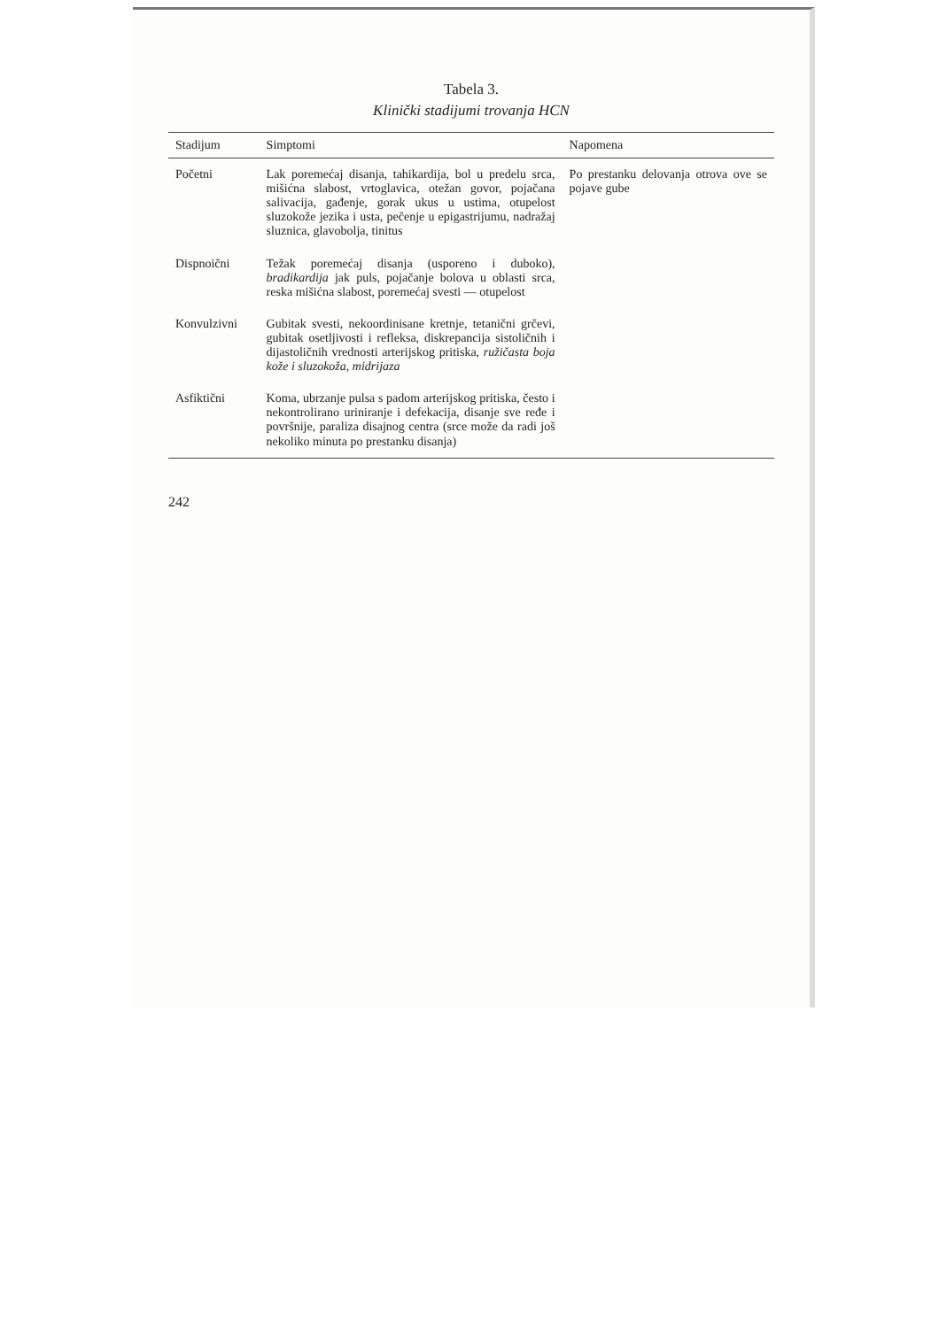Tabela 3.
Klinički stadijumi trovanja HCN
| Stadijum | Simptomi | Napomena |
| --- | --- | --- |
| Početni | Lak poremećaj disanja, tahikardija, bol u predelu srca, mišićna slabost, vrtoglavica, otežan govor, pojačana salivacija, gađenje, gorak ukus u ustima, otupelost sluzokože jezika i usta, pečenje u epigastrijumu, nadražaj sluznica, glavobolja, tinitus | Po prestanku delovanja otrova ove se pojave gube |
| Dispnoični | Težak poremećaj disanja (usporeno i duboko), bradikardija jak puls, pojačanje bolova u oblasti srca, reska mišićna slabost, poremećaj svesti — otupelost | |
| Konvulzivni | Gubitak svesti, nekoordinisane kretnje, tetanični grčevi, gubitak osetljivosti i refleksa, diskrepancija sistoličnih i dijastoličnih vrednosti arterijskog pritiska, ružičasta boja kože i sluzokoža, midrijaza | |
| Asfiktični | Koma, ubrzanje pulsa s padom arterijskog pritiska, često i nekontrolirano uriniranje i defekacija, disanje sve ređe i površnije, paraliza disajnog centra (srce može da radi još nekoliko minuta po prestanku disanja) | |
242